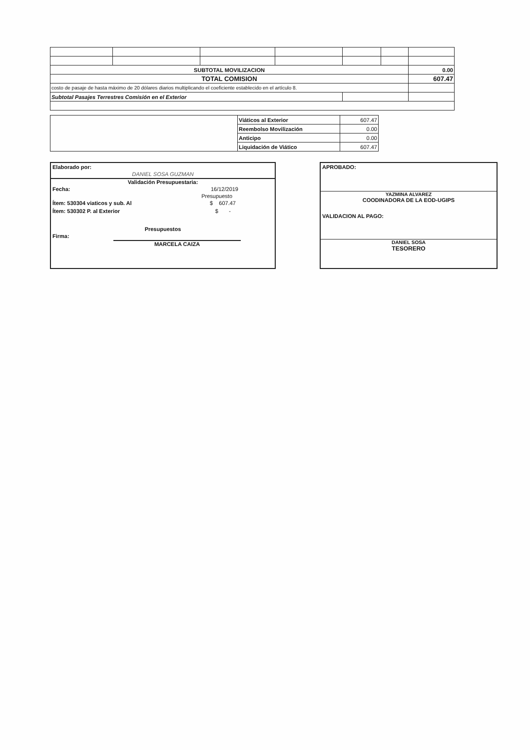| SUBTOTAL MOVILIZACION | | | | | | 0.00 |
| TOTAL COMISION | | | | | | 607.47 |
| costo de pasaje de hasta máximo de 20 dólares diarios multiplicando el coeficiente establecido en el artículo 8. | | | | | | |
| Subtotal Pasajes Terrestres Comisión en el Exterior | | | | | | |
| | Viáticos al Exterior | 607.47 |
| | Reembolso Movilización | 0.00 |
| | Anticipo | 0.00 |
| | Liquidación de Viático | 607.47 |
Elaborado por:
DANIEL SOSA GUZMAN
Validación Presupuestaria:
Fecha: 16/12/2019
Presupuesto
Ítem: 530304 viaticos y sub. Al $ 607.47
Ítem: 530302 P. al Exterior $ -
Presupuestos
Firma:
MARCELA CAIZA
APROBADO:
YAZMINA ALVAREZ
COODINADORA DE LA EOD-UGIPS
VALIDACION AL PAGO:
DANIEL SOSA
TESORERO